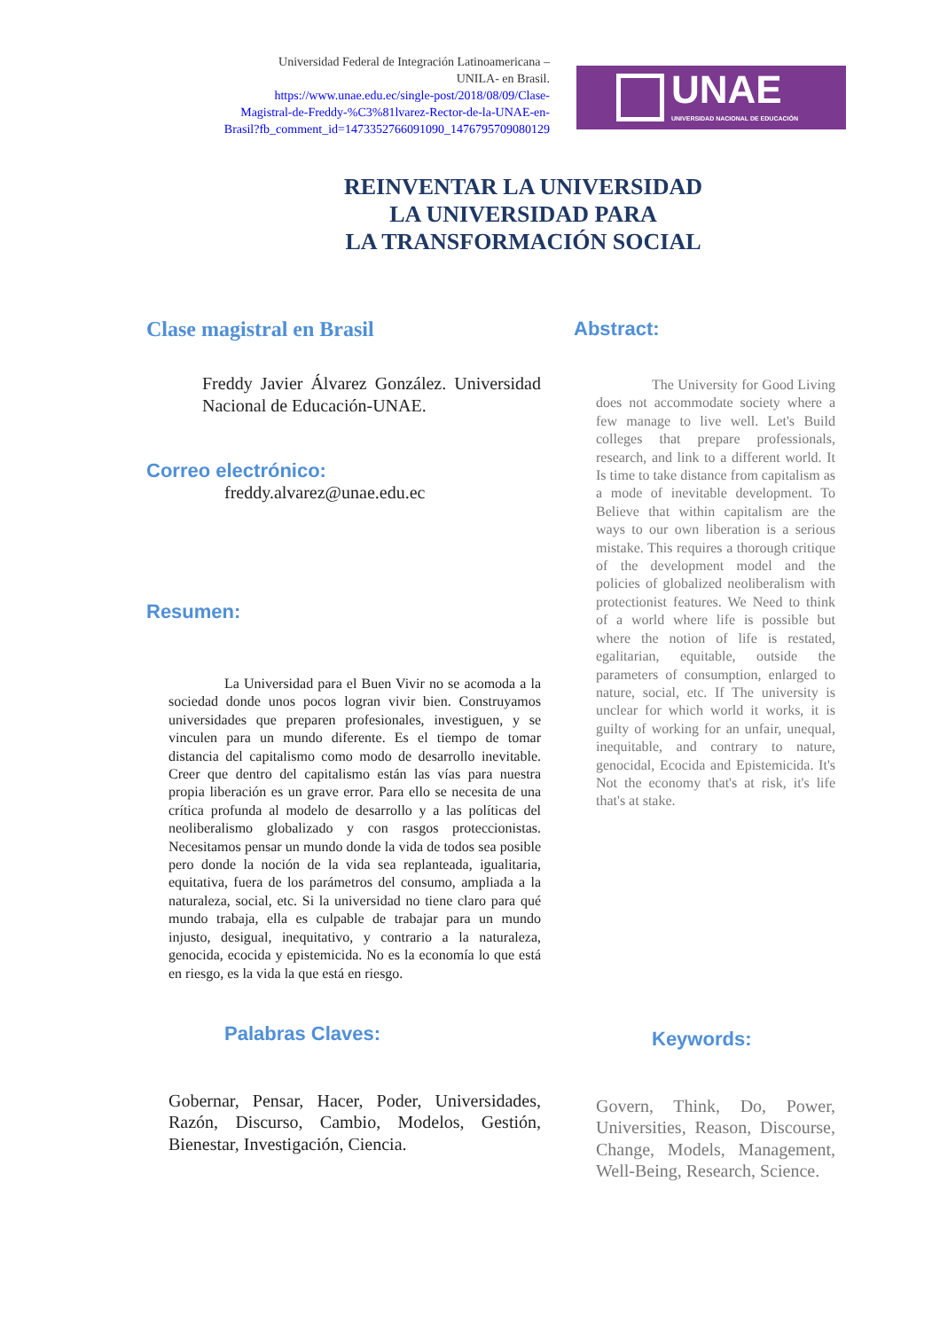Universidad Federal de Integración Latinoamericana –
UNILA- en Brasil.
https://www.unae.edu.ec/single-post/2018/08/09/Clase-
Magistral-de-Freddy-%C3%81lvarez-Rector-de-la-UNAE-en-
Brasil?fb_comment_id=1473352766091090_1476795709080129
UNAE
UNIVERSIDAD NACIONAL DE EDUCACIÓN
REINVENTAR LA UNIVERSIDAD
LA UNIVERSIDAD PARA
LA TRANSFORMACIÓN SOCIAL
Clase magistral en Brasil
Freddy Javier Álvarez González. Universidad Nacional de Educación-UNAE.
Correo electrónico:
freddy.alvarez@unae.edu.ec
Resumen:
La Universidad para el Buen Vivir no se acomoda a la sociedad donde unos pocos logran vivir bien. Construyamos universidades que preparen profesionales, investiguen, y se vinculen para un mundo diferente. Es el tiempo de tomar distancia del capitalismo como modo de desarrollo inevitable. Creer que dentro del capitalismo están las vías para nuestra propia liberación es un grave error. Para ello se necesita de una crítica profunda al modelo de desarrollo y a las políticas del neoliberalismo globalizado y con rasgos proteccionistas. Necesitamos pensar un mundo donde la vida de todos sea posible pero donde la noción de la vida sea replanteada, igualitaria, equitativa, fuera de los parámetros del consumo, ampliada a la naturaleza, social, etc. Si la universidad no tiene claro para qué mundo trabaja, ella es culpable de trabajar para un mundo injusto, desigual, inequitativo, y contrario a la naturaleza, genocida, ecocida y epistemicida. No es la economía lo que está en riesgo, es la vida la que está en riesgo.
Palabras Claves:
Gobernar, Pensar, Hacer, Poder, Universidades, Razón, Discurso, Cambio, Modelos, Gestión, Bienestar, Investigación, Ciencia.
Abstract:
The University for Good Living does not accommodate society where a few manage to live well. Let's Build colleges that prepare professionals, research, and link to a different world. It Is time to take distance from capitalism as a mode of inevitable development. To Believe that within capitalism are the ways to our own liberation is a serious mistake. This requires a thorough critique of the development model and the policies of globalized neoliberalism with protectionist features. We Need to think of a world where life is possible but where the notion of life is restated, egalitarian, equitable, outside the parameters of consumption, enlarged to nature, social, etc. If The university is unclear for which world it works, it is guilty of working for an unfair, unequal, inequitable, and contrary to nature, genocidal, Ecocida and Epistemicida. It's Not the economy that's at risk, it's life that's at stake.
Keywords:
Govern, Think, Do, Power, Universities, Reason, Discourse, Change, Models, Management, Well-Being, Research, Science.